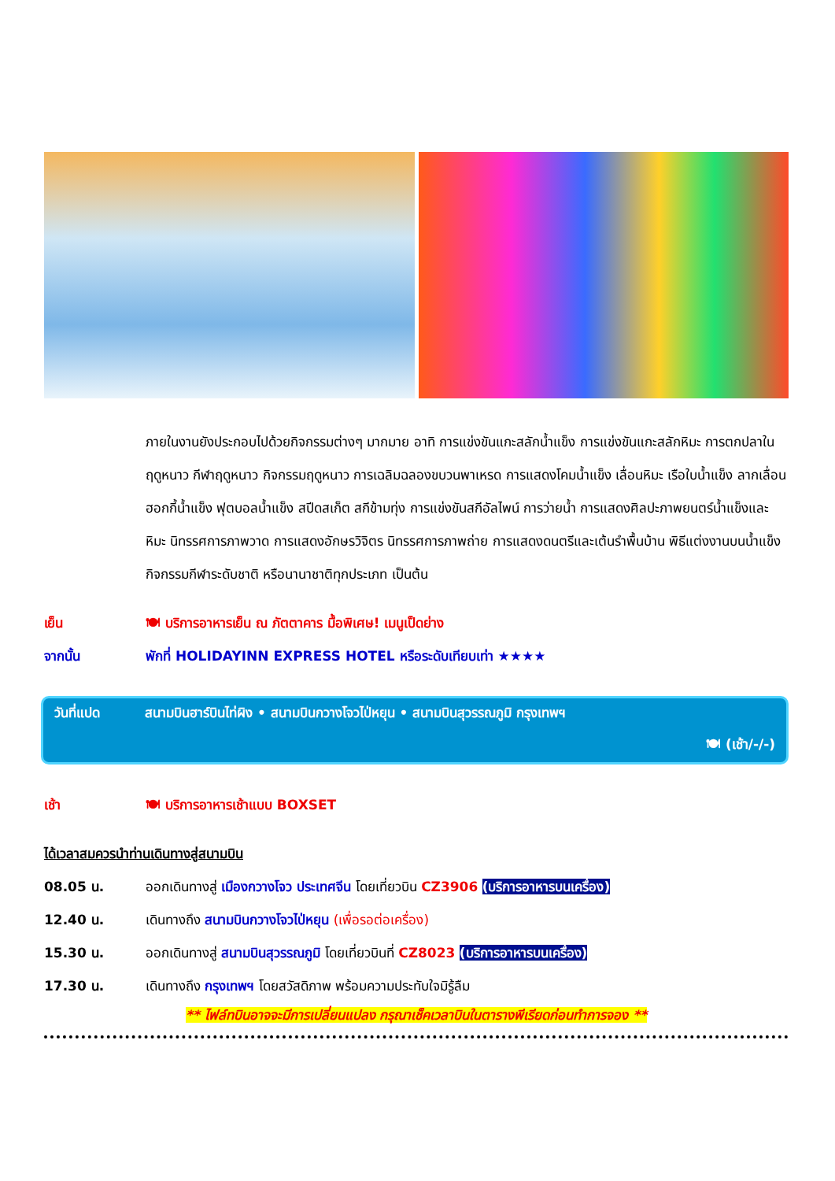ภายในงานยังประกอบไปด้วยกิจกรรมต่างๆ มากมาย อาทิ การแข่งขันแกะสลักน้ำแข็ง การแข่งขันแกะสลักหิมะ การตกปลาในฤดูหนาว กีฬาฤดูหนาว กิจกรรมฤดูหนาว การเฉลิมฉลองขบวนพาเหรด การแสดงโคมน้ำแข็ง เลื่อนหิมะ เรือใบน้ำแข็ง ลากเลื่อน ฮอกกี้น้ำแข็ง ฟุตบอลน้ำแข็ง สปีดสเก็ต สกีข้ามทุ่ง การแข่งขันสกีอัลไพน์ การว่ายน้ำ การแสดงศิลปะภาพยนตร์น้ำแข็งและหิมะ นิทรรศการภาพวาด การแสดงอักษรวิจิตร นิทรรศการภาพถ่าย การแสดงดนตรีและเต้นรำพื้นบ้าน พิธีแต่งงานบนน้ำแข็ง กิจกรรมกีฬาระดับชาติ หรือนานาชาติทุกประเภท เป็นต้น
เย็น 🍽 บริการอาหารเย็น ณ ภัตตาคาร มื้อพิเศษ! เมนูเป็ดย่าง
จากนั้น พักที่ HOLIDAYINN EXPRESS HOTEL หรือระดับเทียบเท่า ★★★★
วันที่แปด สนามบินฮาร์บินไท่ผิง • สนามบินกวางโจวไป่หยุน • สนามบินสุวรรณภูมิ กรุงเทพฯ
🍽 (เช้า/-/-)
เช้า 🍽 บริการอาหารเช้าแบบ BOXSET
ได้เวลาสมควรนำท่านเดินทางสู่สนามบิน
08.05 น. ออกเดินทางสู่ เมืองกวางโจว ประเทศจีน โดยเที่ยวบิน CZ3906 (บริการอาหารบนเครื่อง)
12.40 น. เดินทางถึง สนามบินกวางโจวไป่หยุน (เพื่อรอต่อเครื่อง)
15.30 น. ออกเดินทางสู่ สนามบินสุวรรณภูมิ โดยเที่ยวบินที่ CZ8023 (บริการอาหารบนเครื่อง)
17.30 น. เดินทางถึง กรุงเทพฯ โดยสวัสดิภาพ พร้อมความประทับใจมิรู้ลืม
** ไฟล์ทบินอาจจะมีการเปลี่ยนแปลง กรุณาเช็คเวลาบินในตารางพีเรียดก่อนทำการจอง **